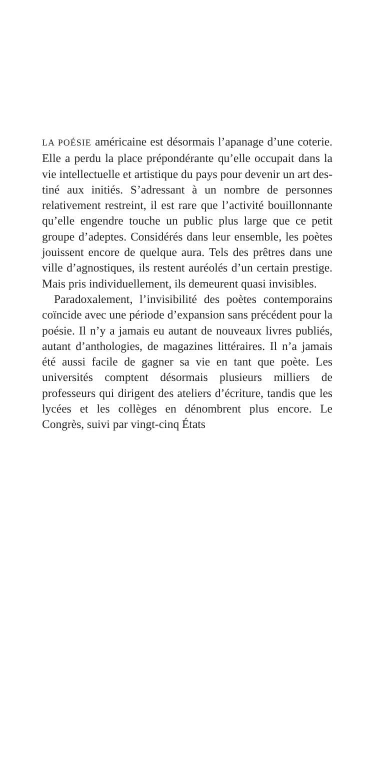LA POÉSIE américaine est désormais l’apanage d’une coterie. Elle a perdu la place prépondé­rante qu’elle occupait dans la vie intellectuelle et artistique du pays pour devenir un art des­tiné aux initiés. S’adressant à un nombre de personnes relativement restreint, il est rare que l’activité bouillonnante qu’elle engendre touche un public plus large que ce petit groupe d’adeptes. Considérés dans leur ensemble, les poètes jouissent encore de quelque aura. Tels des prêtres dans une ville d’agnostiques, ils restent auréolés d’un certain prestige. Mais pris individuellement, ils demeurent quasi invisibles.
Paradoxalement, l’invisibilité des poètes contemporains coïncide avec une période d’expansion sans précédent pour la poésie. Il n’y a jamais eu autant de nouveaux livres publiés, autant d’anthologies, de magazines lit­téraires. Il n’a jamais été aussi facile de gagner sa vie en tant que poète. Les universités comptent désormais plusieurs milliers de professeurs qui dirigent des ateliers d’écriture, tandis que les lycées et les collèges en dénombrent plus encore. Le Congrès, suivi par vingt-cinq États